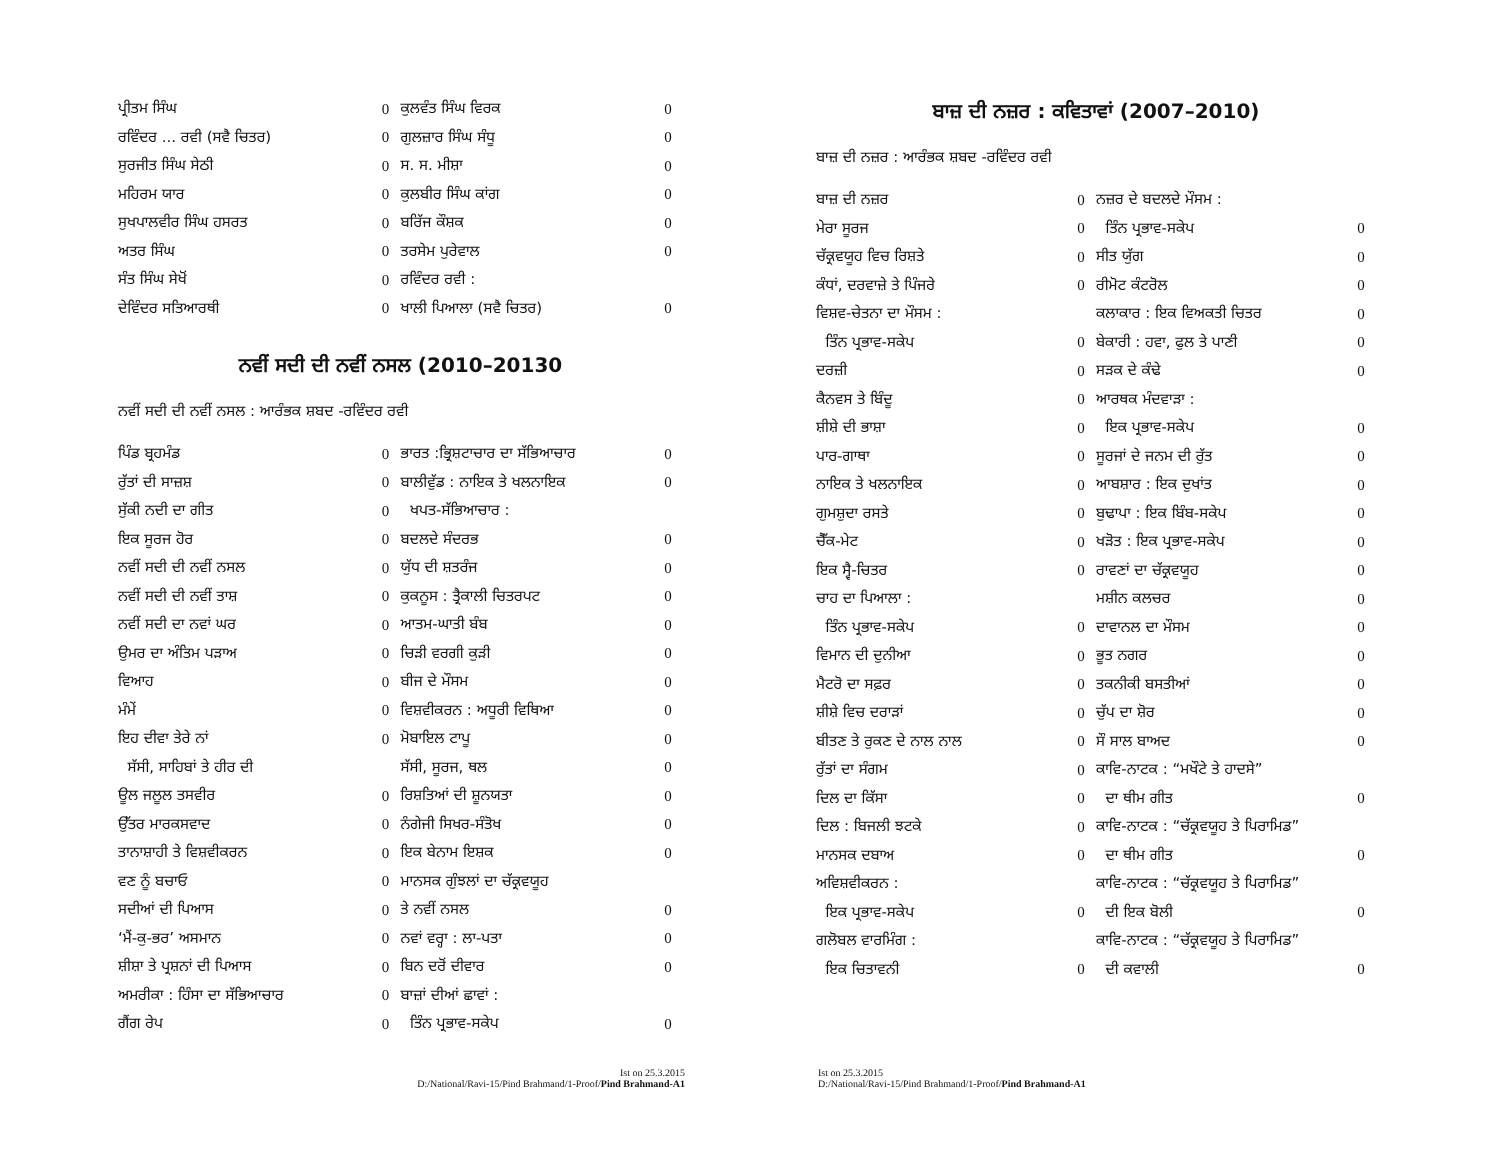ਪ੍ਰੀਤਮ ਸਿੰਘ 0
ਰਵਿੰਦਰ ... ਰਵੀ (ਸਵੈ ਚਿਤਰ) 0
ਸੁਰਜੀਤ ਸਿੰਘ ਸੇਠੀ 0
ਮਹਿਰਮ ਯਾਰ 0
ਸੁਖਪਾਲਵੀਰ ਸਿੰਘ ਹਸਰਤ 0
ਅਤਰ ਸਿੰਘ 0
ਸੰਤ ਸਿੰਘ ਸੇਖੋਂ 0
ਦੇਵਿੰਦਰ ਸਤਿਆਰਥੀ 0
ਕੁਲਵੰਤ ਸਿੰਘ ਵਿਰਕ 0
ਗੁਲਜ਼ਾਰ ਸਿੰਘ ਸੰਧੂ 0
ਸ. ਸ. ਮੀਸ਼ਾ 0
ਕੁਲਬੀਰ ਸਿੰਘ ਕਾਂਗ 0
ਬਰਿੱਜ ਕੌਸ਼ਕ 0
ਤਰਸੇਮ ਪੁਰੇਵਾਲ 0
ਰਵਿੰਦਰ ਰਵੀ :
ਖਾਲੀ ਪਿਆਲਾ (ਸਵੈ ਚਿਤਰ) 0
ਨਵੀਂ ਸਦੀ ਦੀ ਨਵੀਂ ਨਸਲ (2010–20130
ਨਵੀਂ ਸਦੀ ਦੀ ਨਵੀਂ ਨਸਲ : ਆਰੰਭਕ ਸ਼ਬਦ -ਰਵਿੰਦਰ ਰਵੀ
ਪਿੰਡ ਬ੍ਰਹਮੰਡ 0
ਰੁੱਤਾਂ ਦੀ ਸਾਜ਼ਸ਼ 0
ਸੁੱਕੀ ਨਦੀ ਦਾ ਗੀਤ 0
ਇਕ ਸੂਰਜ ਹੋਰ 0
ਨਵੀਂ ਸਦੀ ਦੀ ਨਵੀਂ ਨਸਲ 0
ਨਵੀਂ ਸਦੀ ਦੀ ਨਵੀਂ ਤਾਸ਼ 0
ਨਵੀਂ ਸਦੀ ਦਾ ਨਵਾਂ ਘਰ 0
ਉਮਰ ਦਾ ਅੰਤਿਮ ਪੜਾਅ 0
ਵਿਆਹ 0
ਮੰਮੇਂ 0
ਇਹ ਦੀਵਾ ਤੇਰੇ ਨਾਂ 0
ਸੱਸੀ, ਸਾਹਿਬਾਂ ਤੇ ਹੀਰ ਦੀ
ਊਲ ਜਲੂਲ ਤਸਵੀਰ 0
ਉੱਤਰ ਮਾਰਕਸਵਾਦ 0
ਤਾਨਾਸ਼ਾਹੀ ਤੇ ਵਿਸ਼ਵੀਕਰਨ 0
ਵਣ ਨੂੰ ਬਚਾਓ 0
ਸਦੀਆਂ ਦੀ ਪਿਆਸ 0
‘ਮੈਂ-ਕੁ-ਭਰ’ ਅਸਮਾਨ 0
ਸ਼ੀਸ਼ਾ ਤੇ ਪ੍ਰਸ਼ਨਾਂ ਦੀ ਪਿਆਸ 0
ਅਮਰੀਕਾ : ਹਿੰਸਾ ਦਾ ਸੱਭਿਆਚਾਰ 0
ਗੈਂਗ ਰੇਪ 0
ਭਾਰਤ :ਭ੍ਰਿਸ਼ਟਾਚਾਰ ਦਾ ਸੱਭਿਆਚਾਰ 0
ਬਾਲੀਵੁੱਡ : ਨਾਇਕ ਤੇ ਖਲਨਾਇਕ 0
ਖਪਤ-ਸੱਭਿਆਚਾਰ :
ਬਦਲਦੇ ਸੰਦਰਭ 0
ਯੁੱਧ ਦੀ ਸ਼ਤਰੰਜ 0
ਕੁਕਨੂਸ : ਤ੍ਰੈਕਾਲੀ ਚਿਤਰਪਟ 0
ਆਤਮ-ਘਾਤੀ ਬੰਬ 0
ਚਿੜੀ ਵਰਗੀ ਕੁੜੀ 0
ਬੀਜ ਦੇ ਮੌਸਮ 0
ਵਿਸ਼ਵੀਕਰਨ : ਅਧੂਰੀ ਵਿਥਿਆ 0
ਮੋਬਾਇਲ ਟਾਪੂ 0
ਸੱਸੀ, ਸੂਰਜ, ਥਲ 0
ਰਿਸ਼ਤਿਆਂ ਦੀ ਸ਼ੂਨਯਤਾ 0
ਨੰਗੇਜੀ ਸਿਖਰ-ਸੰਤੋਖ 0
ਇਕ ਬੇਨਾਮ ਇਸ਼ਕ 0
ਮਾਨਸਕ ਗੁੰਝਲਾਂ ਦਾ ਚੱਕ੍ਰਵਯੂਹ
ਤੇ ਨਵੀਂ ਨਸਲ 0
ਨਵਾਂ ਵਰ੍ਹਾ : ਲਾ-ਪਤਾ 0
ਬਿਨ ਦਰੋਂ ਦੀਵਾਰ 0
ਬਾਜ਼ਾਂ ਦੀਆਂ ਛਾਵਾਂ :
ਤਿੰਨ ਪ੍ਰਭਾਵ-ਸਕੇਪ 0
Ist on 25.3.2015
D:/National/Ravi-15/Pind Brahmand/1-Proof/Pind Brahmand-A1
ਬਾਜ਼ ਦੀ ਨਜ਼ਰ : ਕਵਿਤਾਵਾਂ (2007–2010)
ਬਾਜ਼ ਦੀ ਨਜ਼ਰ : ਆਰੰਭਕ ਸ਼ਬਦ -ਰਵਿੰਦਰ ਰਵੀ
ਬਾਜ਼ ਦੀ ਨਜ਼ਰ 0
ਮੇਰਾ ਸੂਰਜ 0
ਚੱਕ੍ਰਵਯੂਹ ਵਿਚ ਰਿਸ਼ਤੇ 0
ਕੰਧਾਂ, ਦਰਵਾਜ਼ੇ ਤੇ ਪਿੰਜਰੇ 0
ਵਿਸ਼ਵ-ਚੇਤਨਾ ਦਾ ਮੌਸਮ :
ਤਿੰਨ ਪ੍ਰਭਾਵ-ਸਕੇਪ 0
ਦਰਜ਼ੀ 0
ਕੈਨਵਸ ਤੇ ਬਿੰਦੂ 0
ਸ਼ੀਸ਼ੇ ਦੀ ਭਾਸ਼ਾ 0
ਪਾਰ-ਗਾਥਾ 0
ਨਾਇਕ ਤੇ ਖਲਨਾਇਕ 0
ਗੁਮਸ਼ੁਦਾ ਰਸਤੇ 0
ਚੈੱਕ-ਮੇਟ 0
ਇਕ ਸ੍ਵੈ-ਚਿਤਰ 0
ਚਾਹ ਦਾ ਪਿਆਲਾ :
ਤਿੰਨ ਪ੍ਰਭਾਵ-ਸਕੇਪ 0
ਵਿਮਾਨ ਦੀ ਦੁਨੀਆ 0
ਮੈਟਰੋ ਦਾ ਸਫ਼ਰ 0
ਸ਼ੀਸ਼ੇ ਵਿਚ ਦਰਾੜਾਂ 0
ਬੀਤਣ ਤੇ ਰੁਕਣ ਦੇ ਨਾਲ ਨਾਲ 0
ਰੁੱਤਾਂ ਦਾ ਸੰਗਮ 0
ਦਿਲ ਦਾ ਕਿੱਸਾ 0
ਦਿਲ : ਬਿਜਲੀ ਝਟਕੇ 0
ਮਾਨਸਕ ਦਬਾਅ 0
ਅਵਿਸ਼ਵੀਕਰਨ :
ਇਕ ਪ੍ਰਭਾਵ-ਸਕੇਪ 0
ਗਲੋਬਲ ਵਾਰਮਿੰਗ :
ਇਕ ਚਿਤਾਵਨੀ 0
ਨਜ਼ਰ ਦੇ ਬਦਲਦੇ ਮੌਸਮ :
ਤਿੰਨ ਪ੍ਰਭਾਵ-ਸਕੇਪ 0
ਸੀਤ ਯੁੱਗ 0
ਰੀਮੋਟ ਕੰਟਰੋਲ 0
ਕਲਾਕਾਰ : ਇਕ ਵਿਅਕਤੀ ਚਿਤਰ 0
ਬੇਕਾਰੀ : ਹਵਾ, ਫੁਲ ਤੇ ਪਾਣੀ 0
ਸੜਕ ਦੇ ਕੰਢੇ 0
ਆਰਥਕ ਮੰਦਵਾੜਾ :
ਇਕ ਪ੍ਰਭਾਵ-ਸਕੇਪ 0
ਸੂਰਜਾਂ ਦੇ ਜਨਮ ਦੀ ਰੁੱਤ 0
ਆਬਸ਼ਾਰ : ਇਕ ਦੁਖਾਂਤ 0
ਬੁਢਾਪਾ : ਇਕ ਬਿੰਬ-ਸਕੇਪ 0
ਖੜੋਤ : ਇਕ ਪ੍ਰਭਾਵ-ਸਕੇਪ 0
ਰਾਵਣਾਂ ਦਾ ਚੱਕ੍ਰਵਯੂਹ 0
ਮਸ਼ੀਨ ਕਲਚਰ 0
ਦਾਵਾਨਲ ਦਾ ਮੌਸਮ 0
ਭੂਤ ਨਗਰ 0
ਤਕਨੀਕੀ ਬਸਤੀਆਂ 0
ਚੁੱਪ ਦਾ ਸ਼ੋਰ 0
ਸੌ ਸਾਲ ਬਾਅਦ 0
ਕਾਵਿ-ਨਾਟਕ : “ਮਖੌਟੇ ਤੇ ਹਾਦਸੇ”
ਦਾ ਥੀਮ ਗੀਤ 0
ਕਾਵਿ-ਨਾਟਕ : “ਚੱਕ੍ਰਵਯੂਹ ਤੇ ਪਿਰਾਮਿਡ”
ਦਾ ਥੀਮ ਗੀਤ 0
ਕਾਵਿ-ਨਾਟਕ : “ਚੱਕ੍ਰਵਯੂਹ ਤੇ ਪਿਰਾਮਿਡ”
ਦੀ ਇਕ ਬੋਲੀ 0
ਕਾਵਿ-ਨਾਟਕ : “ਚੱਕ੍ਰਵਯੂਹ ਤੇ ਪਿਰਾਮਿਡ”
ਦੀ ਕਵਾਲੀ 0
Ist on 25.3.2015
D:/National/Ravi-15/Pind Brahmand/1-Proof/Pind Brahmand-A1